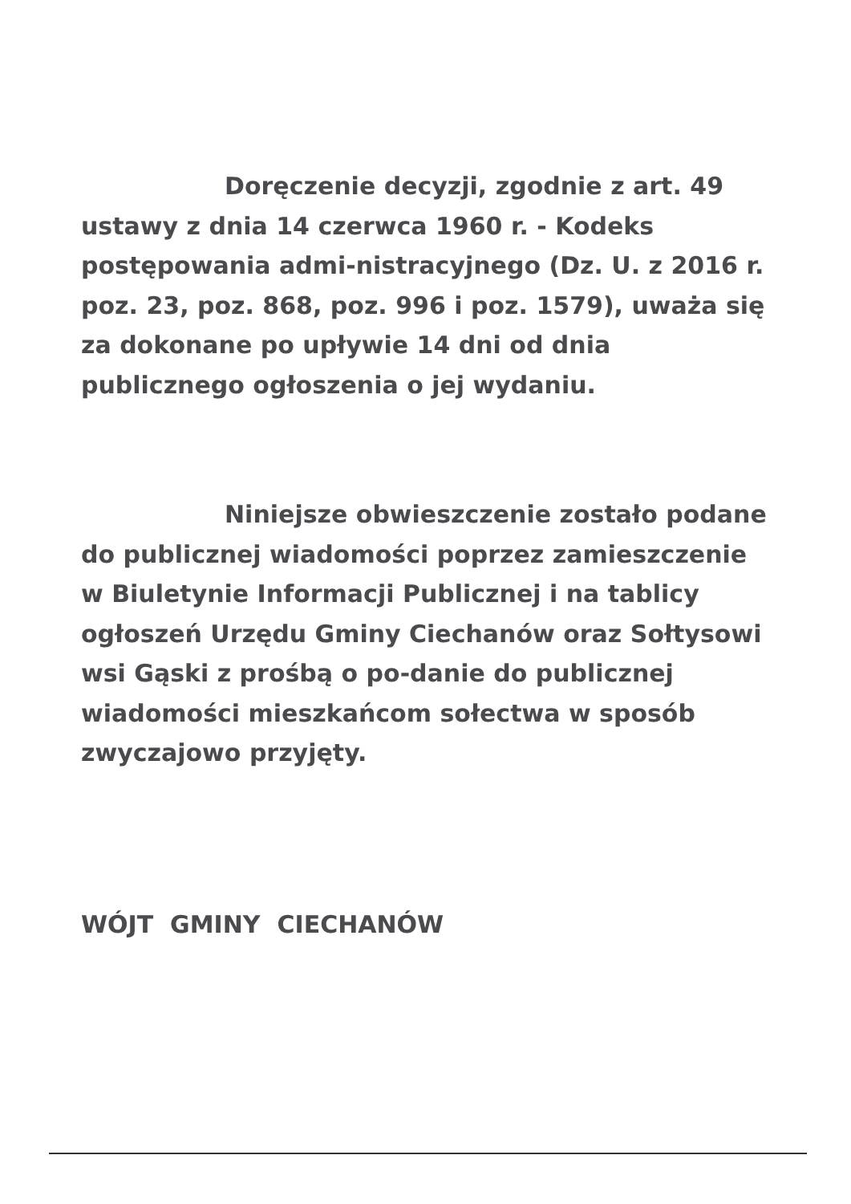Doręczenie decyzji, zgodnie z art. 49 ustawy z dnia 14 czerwca 1960 r. - Kodeks postępowania admi-nistracyjnego (Dz. U. z 2016 r. poz. 23, poz. 868, poz. 996 i poz. 1579), uważa się za dokonane po upływie 14 dni od dnia publicznego ogłoszenia o jej wydaniu.
Niniejsze obwieszczenie zostało podane do publicznej wiadomości poprzez zamieszczenie w Biuletynie Informacji Publicznej i na tablicy ogłoszeń Urzędu Gminy Ciechanów oraz Sołtysowi wsi Gąski z prośbą o po-danie do publicznej wiadomości mieszkańcom sołectwa w sposób zwyczajowo przyjęty.
WÓJT GMINY CIECHANÓW